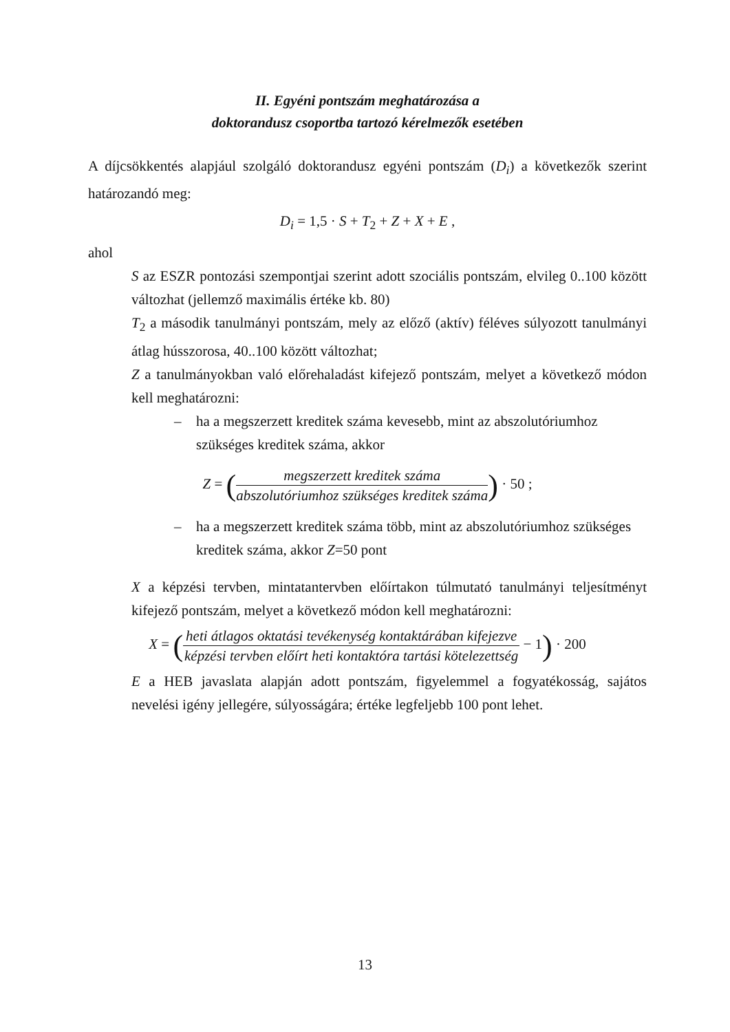II. Egyéni pontszám meghatározása a
doktorandusz csoportba tartozó kérelmezők esetében
A díjcsökkentés alapjául szolgáló doktorandusz egyéni pontszám (D<sub>i</sub>) a következők szerint határozandó meg:
D<sub>i</sub> = 1,5 · S + T<sub>2</sub> + Z + X + E ,
ahol
S az ESZR pontozási szempontjai szerint adott szociális pontszám, elvileg 0..100 között változhat (jellemző maximális értéke kb. 80)
T<sub>2</sub> a második tanulmányi pontszám, mely az előző (aktív) féléves súlyozott tanulmányi átlag hússzorosa, 40..100 között változhat;
Z a tanulmányokban való előrehaladást kifejező pontszám, melyet a következő módon kell meghatározni:
– ha a megszerzett kreditek száma kevesebb, mint az abszolutóriumhoz szükséges kreditek száma, akkor
Z = (megszerzett kreditek száma abszolutóriumhoz szükséges kreditek száma) · 50 ;
– ha a megszerzett kreditek száma több, mint az abszolutóriumhoz szükséges kreditek száma, akkor Z=50 pont
X a képzési tervben, mintatantervben előírtakon túlmutató tanulmányi teljesítményt kifejező pontszám, melyet a következő módon kell meghatározni:
X = (heti átlagos oktatási tevékenység kontaktárában kifejezve képzési tervben előírt heti kontaktóra tartási kötelezettség − 1) · 200
E a HEB javaslata alapján adott pontszám, figyelemmel a fogyatékosság, sajátos nevelési igény jellegére, súlyosságára; értéke legfeljebb 100 pont lehet.
13